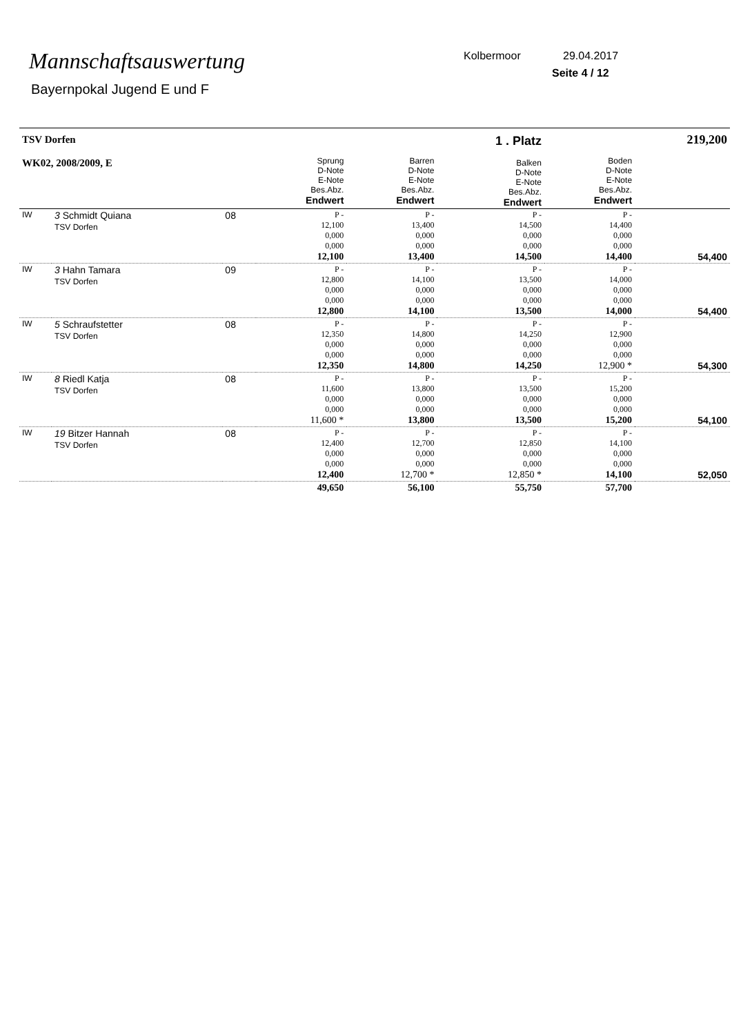Mannschaftsauswertung
Bayernpokal Jugend E und F
Kolbermoor 29.04.2017
Seite 4 / 12
| TSV Dorfen WK02, 2008/2009, E | | | Sprung D-Note E-Note Bes.Abz. Endwert | Barren D-Note E-Note Bes.Abz. Endwert | 1 . Platz Balken D-Note E-Note Bes.Abz. Endwert | Boden D-Note E-Note Bes.Abz. Endwert | 219,200 |
| IW | 3 Schmidt Quiana TSV Dorfen | 08 | P - 12,100 0,000 0,000 12,100 | P - 13,400 0,000 0,000 13,400 | P - 14,500 0,000 0,000 14,500 | P - 14,400 0,000 0,000 14,400 | 54,400 |
| IW | 3 Hahn Tamara TSV Dorfen | 09 | P - 12,800 0,000 0,000 12,800 | P - 14,100 0,000 0,000 14,100 | P - 13,500 0,000 0,000 13,500 | P - 14,000 0,000 0,000 14,000 | 54,400 |
| IW | 5 Schraufstetter TSV Dorfen | 08 | P - 12,350 0,000 0,000 12,350 | P - 14,800 0,000 0,000 14,800 | P - 14,250 0,000 0,000 14,250 | P - 12,900 0,000 0,000 12,900 * | 54,300 |
| IW | 8 Riedl Katja TSV Dorfen | 08 | P - 11,600 0,000 0,000 11,600 * | P - 13,800 0,000 0,000 13,800 | P - 13,500 0,000 0,000 13,500 | P - 15,200 0,000 0,000 15,200 | 54,100 |
| IW | 19 Bitzer Hannah TSV Dorfen | 08 | P - 12,400 0,000 0,000 12,400 | P - 12,700 0,000 0,000 12,700 * | P - 12,850 0,000 0,000 12,850 * | P - 14,100 0,000 0,000 14,100 | 52,050 |
| | | | 49,650 | 56,100 | 55,750 | 57,700 | |